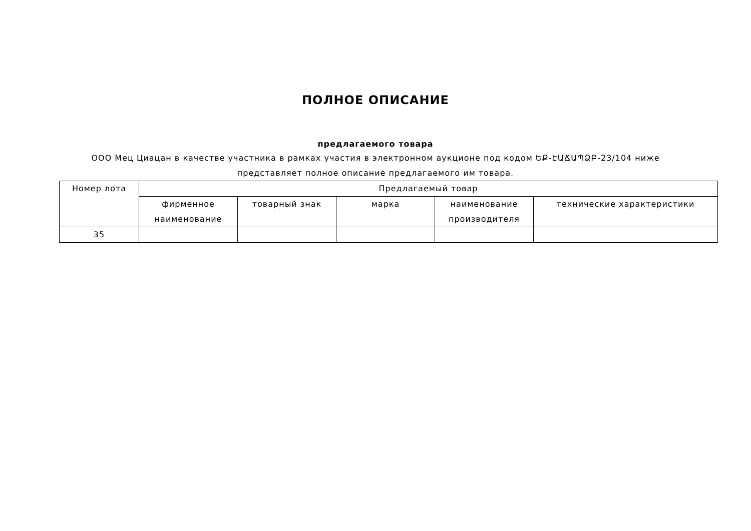ПОЛНОЕ ОПИСАНИЕ
предлагаемого товара
ООО Мец Циацан в качестве участника в рамках участия в электронном аукционе под кодом ԵՔ-ԷԱՃԱՊՁԲ-23/104 ниже представляет полное описание предлагаемого им товара.
| Номер лота | Предлагаемый товар | | | | |
| --- | --- | --- | --- | --- | --- |
| | фирменное наименование | товарный знак | марка | наименование производителя | технические характеристики |
| 35 | | | | | |